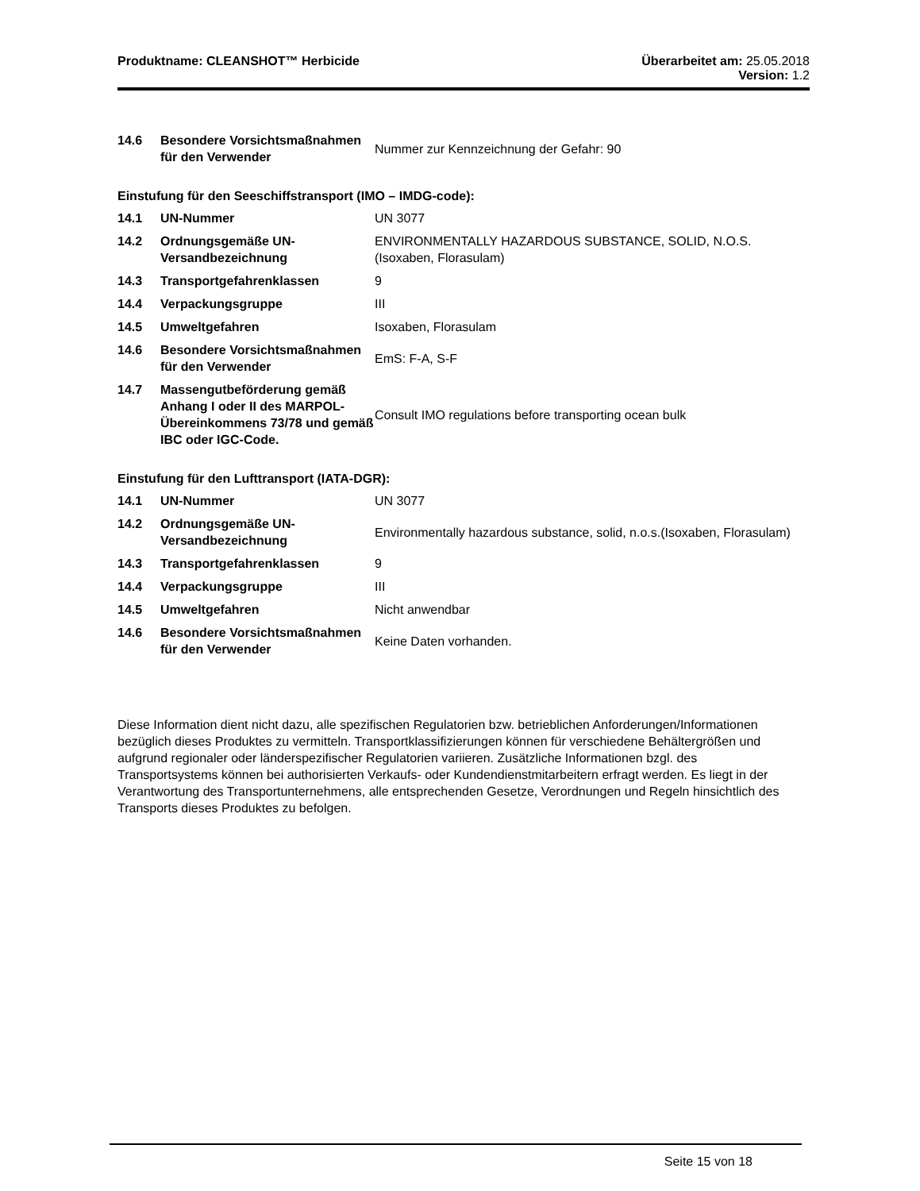Produktname: CLEANSHOT™ Herbicide
Überarbeitet am: 25.05.2018
Version: 1.2
| 14.6 | Besondere Vorsichtsmaßnahmen für den Verwender | Nummer zur Kennzeichnung der Gefahr: 90 |
Einstufung für den Seeschiffstransport (IMO – IMDG-code):
| 14.1 | UN-Nummer | UN 3077 |
| 14.2 | Ordnungsgemäße UN-Versandbezeichnung | ENVIRONMENTALLY HAZARDOUS SUBSTANCE, SOLID, N.O.S.(Isoxaben, Florasulam) |
| 14.3 | Transportgefahrenklassen | 9 |
| 14.4 | Verpackungsgruppe | III |
| 14.5 | Umweltgefahren | Isoxaben, Florasulam |
| 14.6 | Besondere Vorsichtsmaßnahmen für den Verwender | EmS: F-A, S-F |
| 14.7 | Massengutbeförderung gemäß Anhang I oder II des MARPOL-Übereinkommens 73/78 und gemäß IBC oder IGC-Code. | Consult IMO regulations before transporting ocean bulk |
Einstufung für den Lufttransport (IATA-DGR):
| 14.1 | UN-Nummer | UN 3077 |
| 14.2 | Ordnungsgemäße UN-Versandbezeichnung | Environmentally hazardous substance, solid, n.o.s.(Isoxaben, Florasulam) |
| 14.3 | Transportgefahrenklassen | 9 |
| 14.4 | Verpackungsgruppe | III |
| 14.5 | Umweltgefahren | Nicht anwendbar |
| 14.6 | Besondere Vorsichtsmaßnahmen für den Verwender | Keine Daten vorhanden. |
Diese Information dient nicht dazu, alle spezifischen Regulatorien bzw. betrieblichen Anforderungen/Informationen bezüglich dieses Produktes zu vermitteln. Transportklassifizierungen können für verschiedene Behältergrößen und aufgrund regionaler oder länderspezifischer Regulatorien variieren. Zusätzliche Informationen bzgl. des Transportsystems können bei authorisierten Verkaufs- oder Kundendienstmitarbeitern erfragt werden. Es liegt in der Verantwortung des Transportunternehmens, alle entsprechenden Gesetze, Verordnungen und Regeln hinsichtlich des Transports dieses Produktes zu befolgen.
Seite 15 von 18